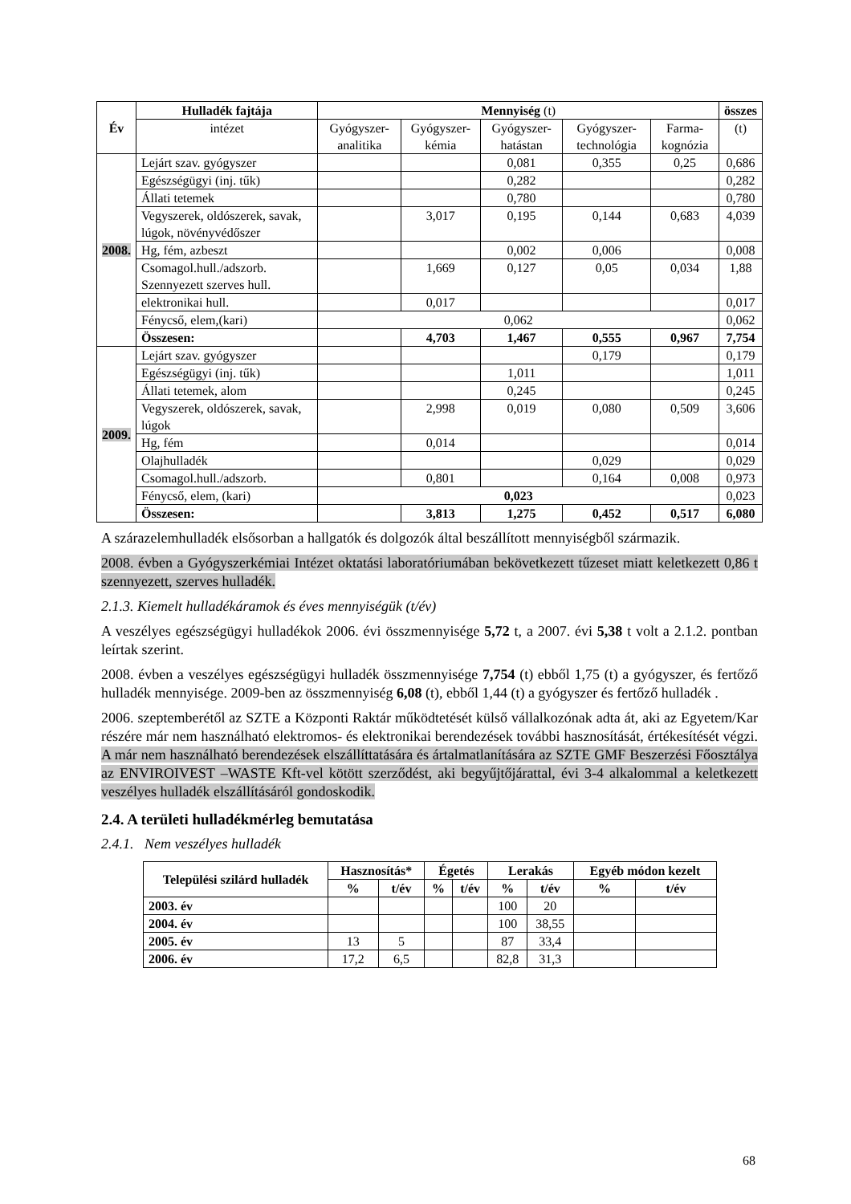| Év | Hulladék fajtája | Mennyiség (t) | | | | | összes |
| --- | --- | --- | --- | --- | --- | --- | --- |
| | intézet | Gyógyszer-analitika | Gyógyszer-kémia | Gyógyszer-hatástan | Gyógyszer-technológia | Farma-kognózia | (t) |
| 2008. | Lejárt szav. gyógyszer | | | 0,081 | 0,355 | 0,25 | 0,686 |
| | Egészségügyi (inj. tűk) | | | 0,282 | | | 0,282 |
| | Állati tetemek | | | 0,780 | | | 0,780 |
| | Vegyszerek, oldószerek, savak, lúgok, növényvédőszer | | 3,017 | 0,195 | 0,144 | 0,683 | 4,039 |
| | Hg, fém, azbeszt | | | 0,002 | 0,006 | | 0,008 |
| | Csomagol.hull./adszorb. Szennyezett szerves hull. | | 1,669 | 0,127 | 0,05 | 0,034 | 1,88 |
| | elektronikai hull. | | 0,017 | | | | 0,017 |
| | Fénycső, elem,(kari) | 0,062 | | | | | 0,062 |
| | Összesen: | | 4,703 | 1,467 | 0,555 | 0,967 | 7,754 |
| 2009. | Lejárt szav. gyógyszer | | | | 0,179 | | 0,179 |
| | Egészségügyi (inj. tűk) | | | 1,011 | | | 1,011 |
| | Állati tetemek, alom | | | 0,245 | | | 0,245 |
| | Vegyszerek, oldószerek, savak, lúgok | | 2,998 | 0,019 | 0,080 | 0,509 | 3,606 |
| | Hg, fém | | 0,014 | | | | 0,014 |
| | Olajhulladék | | | | 0,029 | | 0,029 |
| | Csomagol.hull./adszorb. | | 0,801 | | 0,164 | 0,008 | 0,973 |
| | Fénycső, elem, (kari) | 0,023 | | | | | 0,023 |
| | Összesen: | | 3,813 | 1,275 | 0,452 | 0,517 | 6,080 |
A szárazelemhulladék elsősorban a hallgatók és dolgozók által beszállított mennyiségből származik.
2008. évben a Gyógyszerkémiai Intézet oktatási laboratóriumában bekövetkezett tűzeset miatt keletkezett 0,86 t szennyezett, szerves hulladék.
2.1.3. Kiemelt hulladékáramok és éves mennyiségük (t/év)
A veszélyes egészségügyi hulladékok 2006. évi összmennyisége 5,72 t, a 2007. évi 5,38 t volt a 2.1.2. pontban leírtak szerint.
2008. évben a veszélyes egészségügyi hulladék összmennyisége 7,754 (t) ebből 1,75 (t) a gyógyszer, és fertőző hulladék mennyisége. 2009-ben az összmennyiség 6,08 (t), ebből 1,44 (t) a gyógyszer és fertőző hulladék .
2006. szeptemberétől az SZTE a Központi Raktár működtetését külső vállalkozónak adta át, aki az Egyetem/Kar részére már nem használható elektromos- és elektronikai berendezések további hasznosítását, értékesítését végzi. A már nem használható berendezések elszállíttatására és ártalmatlanítására az SZTE GMF Beszerzési Főosztálya az ENVIROIVEST –WASTE Kft-vel kötött szerződést, aki begyűjtőjárattal, évi 3-4 alkalommal a keletkezett veszélyes hulladék elszállításáról gondoskodik.
2.4. A területi hulladékmérleg bemutatása
2.4.1. Nem veszélyes hulladék
| Települési szilárd hulladék | Hasznosítás* | | Égetés | | Lerakás | | Egyéb módon kezelt | |
| --- | --- | --- | --- | --- | --- | --- | --- | --- |
| | % | t/év | % | t/év | % | t/év | % | t/év |
| 2003. év | | | | | 100 | 20 | | |
| 2004. év | | | | | 100 | 38,55 | | |
| 2005. év | 13 | 5 | | | 87 | 33,4 | | |
| 2006. év | 17,2 | 6,5 | | | 82,8 | 31,3 | | |
68